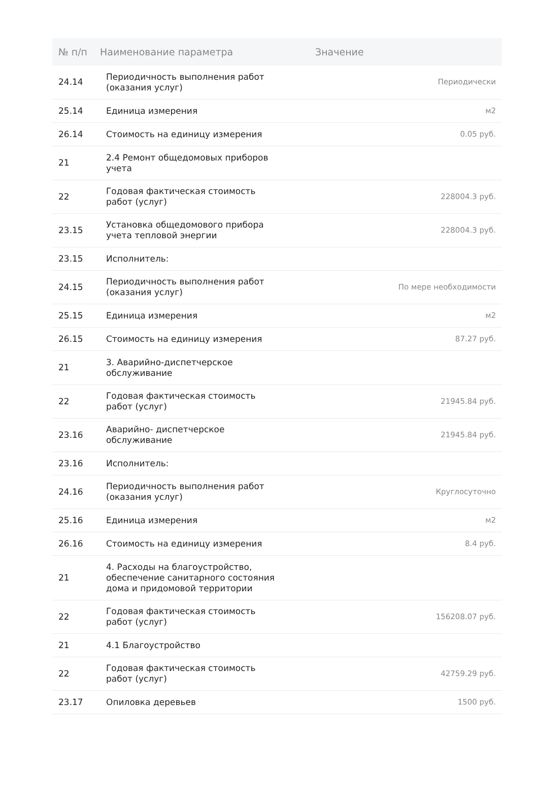| № п/п | Наименование параметра | Значение |
| --- | --- | --- |
| 24.14 | Периодичность выполнения работ (оказания услуг) | Периодически |
| 25.14 | Единица измерения | м2 |
| 26.14 | Стоимость на единицу измерения | 0.05 руб. |
| 21 | 2.4 Ремонт общедомовых приборов учета | |
| 22 | Годовая фактическая стоимость работ (услуг) | 228004.3 руб. |
| 23.15 | Установка общедомового прибора учета тепловой энергии | 228004.3 руб. |
| 23.15 | Исполнитель: | |
| 24.15 | Периодичность выполнения работ (оказания услуг) | По мере необходимости |
| 25.15 | Единица измерения | м2 |
| 26.15 | Стоимость на единицу измерения | 87.27 руб. |
| 21 | 3. Аварийно-диспетчерское обслуживание | |
| 22 | Годовая фактическая стоимость работ (услуг) | 21945.84 руб. |
| 23.16 | Аварийно- диспетчерское обслуживание | 21945.84 руб. |
| 23.16 | Исполнитель: | |
| 24.16 | Периодичность выполнения работ (оказания услуг) | Круглосуточно |
| 25.16 | Единица измерения | м2 |
| 26.16 | Стоимость на единицу измерения | 8.4 руб. |
| 21 | 4. Расходы на благоустройство, обеспечение санитарного состояния дома и придомовой территории | |
| 22 | Годовая фактическая стоимость работ (услуг) | 156208.07 руб. |
| 21 | 4.1 Благоустройство | |
| 22 | Годовая фактическая стоимость работ (услуг) | 42759.29 руб. |
| 23.17 | Опиловка деревьев | 1500 руб. |